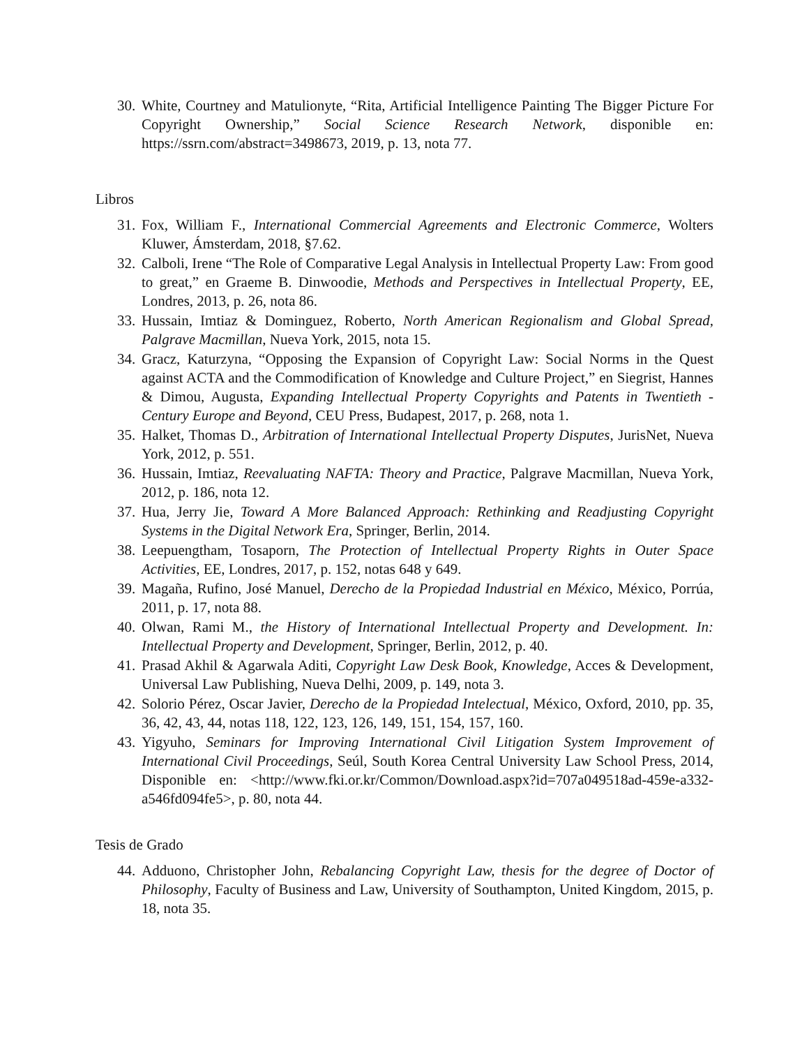30. White, Courtney and Matulionyte, “Rita, Artificial Intelligence Painting The Bigger Picture For Copyright Ownership,” Social Science Research Network, disponible en: https://ssrn.com/abstract=3498673, 2019, p. 13, nota 77.
Libros
31. Fox, William F., International Commercial Agreements and Electronic Commerce, Wolters Kluwer, Ámsterdam, 2018, §7.62.
32. Calboli, Irene “The Role of Comparative Legal Analysis in Intellectual Property Law: From good to great,” en Graeme B. Dinwoodie, Methods and Perspectives in Intellectual Property, EE, Londres, 2013, p. 26, nota 86.
33. Hussain, Imtiaz & Dominguez, Roberto, North American Regionalism and Global Spread, Palgrave Macmillan, Nueva York, 2015, nota 15.
34. Gracz, Katurzyna, “Opposing the Expansion of Copyright Law: Social Norms in the Quest against ACTA and the Commodification of Knowledge and Culture Project,” en Siegrist, Hannes & Dimou, Augusta, Expanding Intellectual Property Copyrights and Patents in Twentieth -Century Europe and Beyond, CEU Press, Budapest, 2017, p. 268, nota 1.
35. Halket, Thomas D., Arbitration of International Intellectual Property Disputes, JurisNet, Nueva York, 2012, p. 551.
36. Hussain, Imtiaz, Reevaluating NAFTA: Theory and Practice, Palgrave Macmillan, Nueva York, 2012, p. 186, nota 12.
37. Hua, Jerry Jie, Toward A More Balanced Approach: Rethinking and Readjusting Copyright Systems in the Digital Network Era, Springer, Berlin, 2014.
38. Leepuengtham, Tosaporn, The Protection of Intellectual Property Rights in Outer Space Activities, EE, Londres, 2017, p. 152, notas 648 y 649.
39. Magaña, Rufino, José Manuel, Derecho de la Propiedad Industrial en México, México, Porrúa, 2011, p. 17, nota 88.
40. Olwan, Rami M., the History of International Intellectual Property and Development. In: Intellectual Property and Development, Springer, Berlin, 2012, p. 40.
41. Prasad Akhil & Agarwala Aditi, Copyright Law Desk Book, Knowledge, Acces & Development, Universal Law Publishing, Nueva Delhi, 2009, p. 149, nota 3.
42. Solorio Pérez, Oscar Javier, Derecho de la Propiedad Intelectual, México, Oxford, 2010, pp. 35, 36, 42, 43, 44, notas 118, 122, 123, 126, 149, 151, 154, 157, 160.
43. Yigyuho, Seminars for Improving International Civil Litigation System Improvement of International Civil Proceedings, Seúl, South Korea Central University Law School Press, 2014, Disponible en: <http://www.fki.or.kr/Common/Download.aspx?id=707a049518ad-459e-a332-a546fd094fe5>, p. 80, nota 44.
Tesis de Grado
44. Adduono, Christopher John, Rebalancing Copyright Law, thesis for the degree of Doctor of Philosophy, Faculty of Business and Law, University of Southampton, United Kingdom, 2015, p. 18, nota 35.